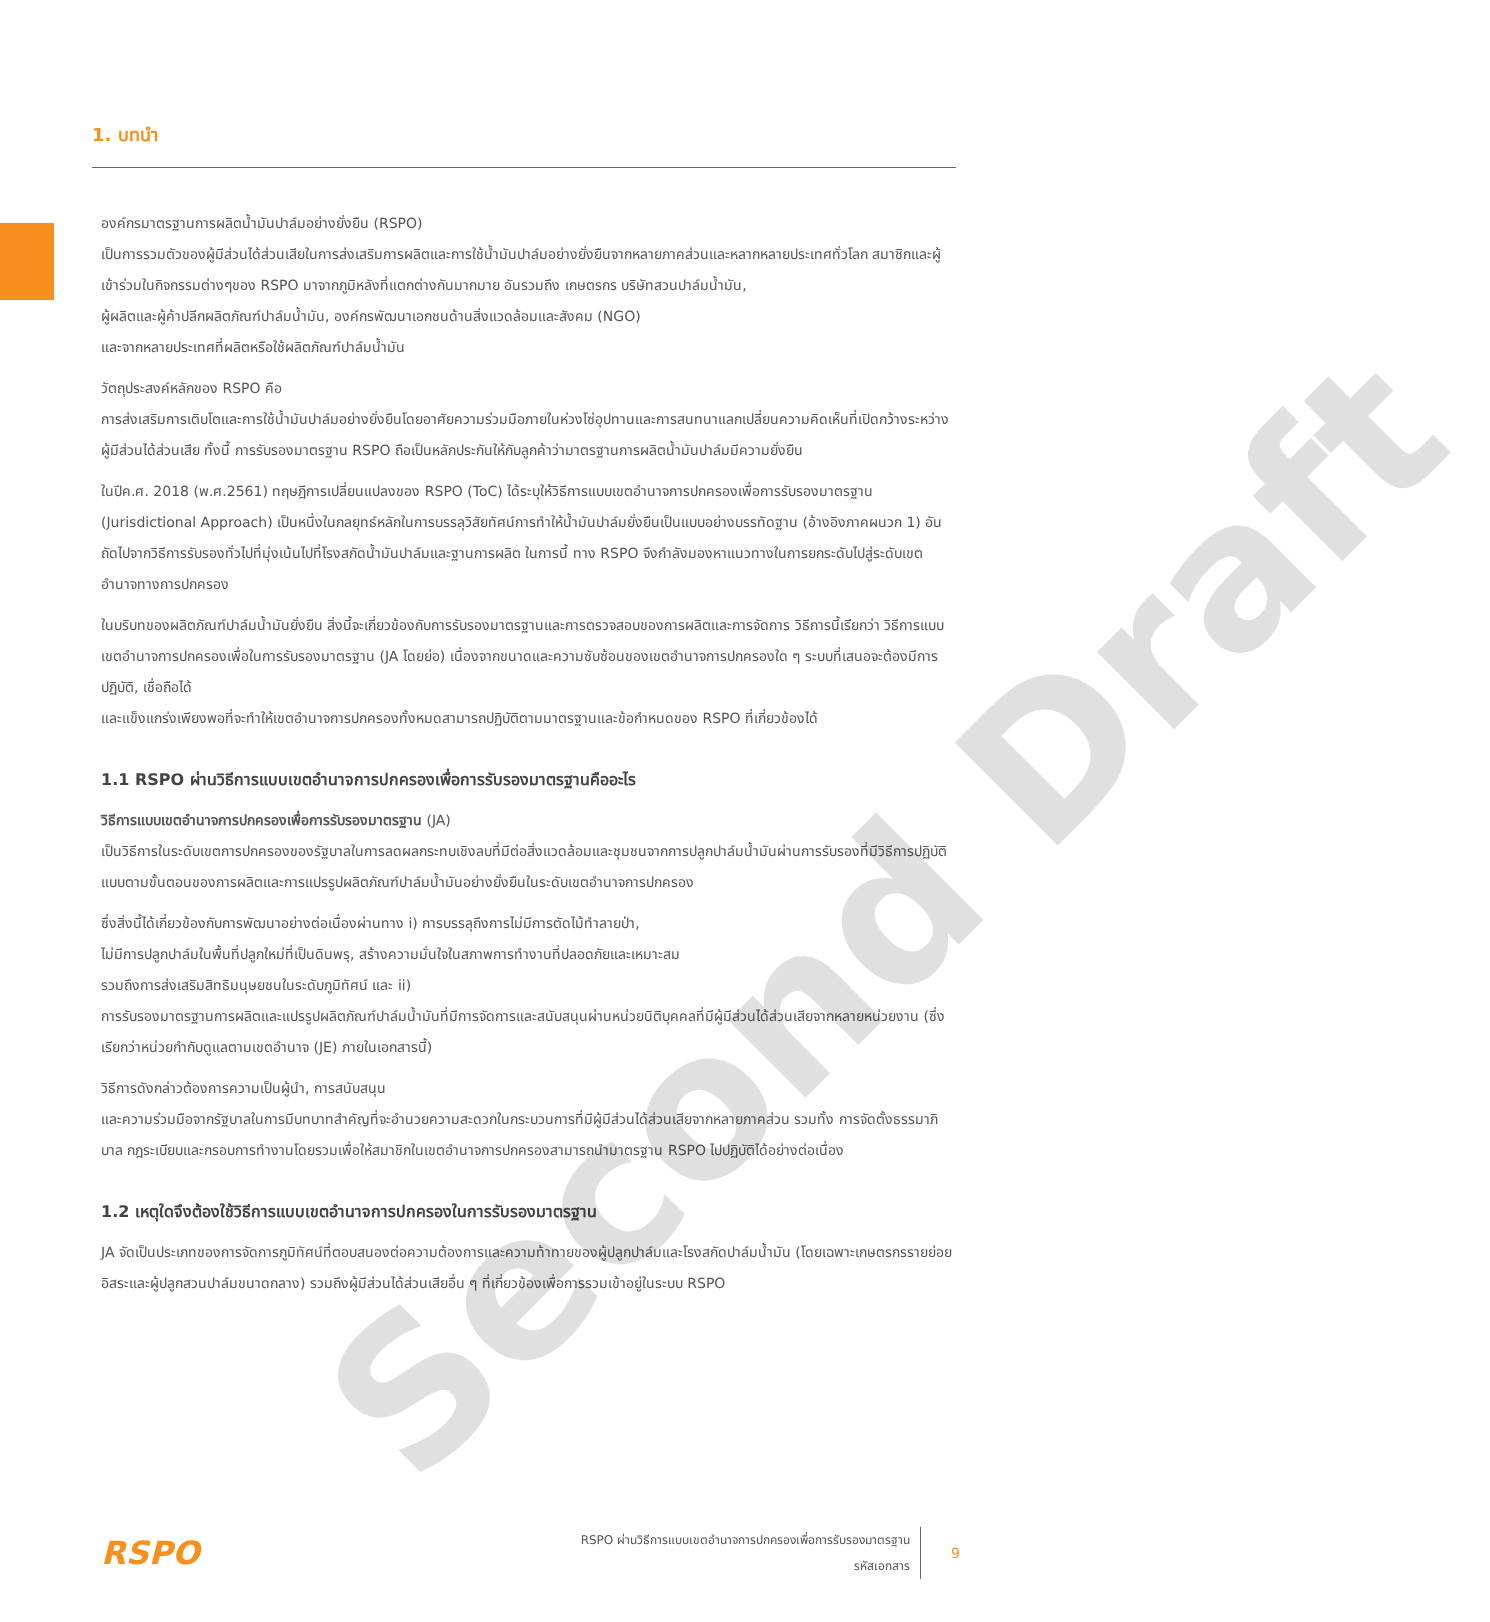Second Draft
1. บทนำ
องค์กรมาตรฐานการผลิตน้ำมันปาล์มอย่างยั่งยืน (RSPO)
เป็นการรวมตัวของผู้มีส่วนได้ส่วนเสียในการส่งเสริมการผลิตและการใช้น้ำมันปาล์มอย่างยั่งยืนจากหลายภาคส่วนและหลากหลายประเทศทั่วโลก สมาชิกและผู้เข้าร่วมในกิจกรรมต่างๆของ RSPO มาจากภูมิหลังที่แตกต่างกันมากมาย อันรวมถึง เกษตรกร บริษัทสวนปาล์มน้ำมัน,
ผู้ผลิตและผู้ค้าปลีกผลิตภัณฑ์ปาล์มน้ำมัน, องค์กรพัฒนาเอกชนด้านสิ่งแวดล้อมและสังคม (NGO)
และจากหลายประเทศที่ผลิตหรือใช้ผลิตภัณฑ์ปาล์มน้ำมัน
วัตถุประสงค์หลักของ RSPO คือ
การส่งเสริมการเติบโตและการใช้น้ำมันปาล์มอย่างยั่งยืนโดยอาศัยความร่วมมือภายในห่วงโซ่อุปทานและการสนทนาแลกเปลี่ยนความคิดเห็นที่เปิดกว้างระหว่างผู้มีส่วนได้ส่วนเสีย ทั้งนี้ การรับรองมาตรฐาน RSPO ถือเป็นหลักประกันให้กับลูกค้าว่ามาตรฐานการผลิตน้ำมันปาล์มมีความยั่งยืน
ในปีค.ศ. 2018 (พ.ศ.2561) ทฤษฎีการเปลี่ยนแปลงของ RSPO (ToC) ได้ระบุให้วิธีการแบบเขตอำนาจการปกครองเพื่อการรับรองมาตรฐาน (Jurisdictional Approach) เป็นหนึ่งในกลยุทธ์หลักในการบรรลุวิสัยทัศน์การทำให้น้ำมันปาล์มยั่งยืนเป็นแบบอย่างบรรทัดฐาน (อ้างอิงภาคผนวก 1) อันถัดไปจากวิธีการรับรองทั่วไปที่มุ่งเน้นไปที่โรงสกัดน้ำมันปาล์มและฐานการผลิต ในการนี้ ทาง RSPO จึงกำลังมองหาแนวทางในการยกระดับไปสู่ระดับเขตอำนาจทางการปกครอง
ในบริบทของผลิตภัณฑ์ปาล์มน้ำมันยั่งยืน สิ่งนี้จะเกี่ยวข้องกับการรับรองมาตรฐานและการตรวจสอบของการผลิตและการจัดการ วิธีการนี้เรียกว่า วิธีการแบบเขตอำนาจการปกครองเพื่อในการรับรองมาตรฐาน (JA โดยย่อ) เนื่องจากขนาดและความซับซ้อนของเขตอำนาจการปกครองใด ๆ ระบบที่เสนอจะต้องมีการปฏิบัติ, เชื่อถือได้
และแข็งแกร่งเพียงพอที่จะทำให้เขตอำนาจการปกครองทั้งหมดสามารถปฏิบัติตามมาตรฐานและข้อกำหนดของ RSPO ที่เกี่ยวข้องได้
1.1 RSPO ผ่านวิธีการแบบเขตอำนาจการปกครองเพื่อการรับรองมาตรฐานคืออะไร
วิธีการแบบเขตอำนาจการปกครองเพื่อการรับรองมาตรฐาน (JA)
เป็นวิธีการในระดับเขตการปกครองของรัฐบาลในการลดผลกระทบเชิงลบที่มีต่อสิ่งแวดล้อมและชุมชนจากการปลูกปาล์มน้ำมันผ่านการรับรองที่มีวิธีการปฏิบัติแบบตามขั้นตอนของการผลิตและการแปรรูปผลิตภัณฑ์ปาล์มน้ำมันอย่างยั่งยืนในระดับเขตอำนาจการปกครอง
ซึ่งสิ่งนี้ได้เกี่ยวข้องกับการพัฒนาอย่างต่อเนื่องผ่านทาง i) การบรรลุถึงการไม่มีการตัดไม้ทำลายป่า,
ไม่มีการปลูกปาล์มในพื้นที่ปลูกใหม่ที่เป็นดินพรุ, สร้างความมั่นใจในสภาพการทำงานที่ปลอดภัยและเหมาะสม
รวมถึงการส่งเสริมสิทธิมนุษยชนในระดับภูมิทัศน์ และ ii)
การรับรองมาตรฐานการผลิตและแปรรูปผลิตภัณฑ์ปาล์มน้ำมันที่มีการจัดการและสนับสนุนผ่านหน่วยนิติบุคคลที่มีผู้มีส่วนได้ส่วนเสียจากหลายหน่วยงาน (ซึ่งเรียกว่าหน่วยกำกับดูแลตามเขตอำนาจ (JE) ภายในเอกสารนี้)
วิธีการดังกล่าวต้องการความเป็นผู้นำ, การสนับสนุน
และความร่วมมือจากรัฐบาลในการมีบทบาทสำคัญที่จะอำนวยความสะดวกในกระบวนการที่มีผู้มีส่วนได้ส่วนเสียจากหลายภาคส่วน รวมทั้ง การจัดตั้งธรรมาภิบาล กฎระเบียบและกรอบการทำงานโดยรวมเพื่อให้สมาชิกในเขตอำนาจการปกครองสามารถนำมาตรฐาน RSPO ไปปฏิบัติได้อย่างต่อเนื่อง
1.2 เหตุใดจึงต้องใช้วิธีการแบบเขตอำนาจการปกครองในการรับรองมาตรฐาน
JA จัดเป็นประเภทของการจัดการภูมิทัศน์ที่ตอบสนองต่อความต้องการและความท้าทายของผู้ปลูกปาล์มและโรงสกัดปาล์มน้ำมัน (โดยเฉพาะเกษตรกรรายย่อยอิสระและผู้ปลูกสวนปาล์มขนาดกลาง) รวมถึงผู้มีส่วนได้ส่วนเสียอื่น ๆ ที่เกี่ยวข้องเพื่อการรวมเข้าอยู่ในระบบ RSPO
RSPO
RSPO ผ่านวิธีการแบบเขตอำนาจการปกครองเพื่อการรับรองมาตรฐาน
รหัสเอกสาร
9